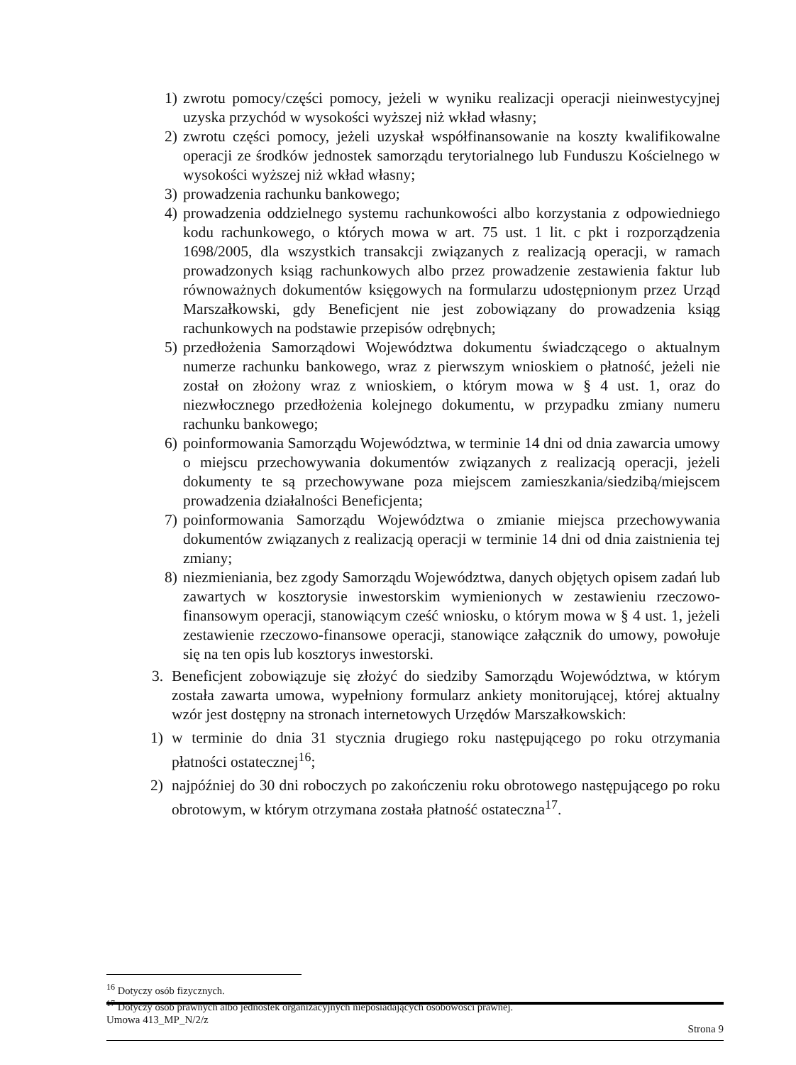1) zwrotu pomocy/części pomocy, jeżeli w wyniku realizacji operacji nieinwestycyjnej uzyska przychód w wysokości wyższej niż wkład własny;
2) zwrotu części pomocy, jeżeli uzyskał współfinansowanie na koszty kwalifikowalne operacji ze środków jednostek samorządu terytorialnego lub Funduszu Kościelnego w wysokości wyższej niż wkład własny;
3) prowadzenia rachunku bankowego;
4) prowadzenia oddzielnego systemu rachunkowości albo korzystania z odpowiedniego kodu rachunkowego, o których mowa w art. 75 ust. 1 lit. c pkt i rozporządzenia 1698/2005, dla wszystkich transakcji związanych z realizacją operacji, w ramach prowadzonych ksiąg rachunkowych albo przez prowadzenie zestawienia faktur lub równoważnych dokumentów księgowych na formularzu udostępnionym przez Urząd Marszałkowski, gdy Beneficjent nie jest zobowiązany do prowadzenia ksiąg rachunkowych na podstawie przepisów odrębnych;
5) przedłożenia Samorządowi Województwa dokumentu świadczącego o aktualnym numerze rachunku bankowego, wraz z pierwszym wnioskiem o płatność, jeżeli nie został on złożony wraz z wnioskiem, o którym mowa w § 4 ust. 1, oraz do niezwłocznego przedłożenia kolejnego dokumentu, w przypadku zmiany numeru rachunku bankowego;
6) poinformowania Samorządu Województwa, w terminie 14 dni od dnia zawarcia umowy o miejscu przechowywania dokumentów związanych z realizacją operacji, jeżeli dokumenty te są przechowywane poza miejscem zamieszkania/siedzibą/miejscem prowadzenia działalności Beneficjenta;
7) poinformowania Samorządu Województwa o zmianie miejsca przechowywania dokumentów związanych z realizacją operacji w terminie 14 dni od dnia zaistnienia tej zmiany;
8) niezmieniania, bez zgody Samorządu Województwa, danych objętych opisem zadań lub zawartych w kosztorysie inwestorskim wymienionych w zestawieniu rzeczowo-finansowym operacji, stanowiącym cześć wniosku, o którym mowa w § 4 ust. 1, jeżeli zestawienie rzeczowo-finansowe operacji, stanowiące załącznik do umowy, powołuje się na ten opis lub kosztorys inwestorski.
3.
Beneficjent zobowiązuje się złożyć do siedziby Samorządu Województwa, w którym została zawarta umowa, wypełniony formularz ankiety monitorującej, której aktualny wzór jest dostępny na stronach internetowych Urzędów Marszałkowskich:
1)
w terminie do dnia 31 stycznia drugiego roku następującego po roku otrzymania płatności ostatecznej<sup>16</sup>;
2)
najpóźniej do 30 dni roboczych po zakończeniu roku obrotowego następującego po roku obrotowym, w którym otrzymana została płatność ostateczna<sup>17</sup>.
<sup>16</sup> Dotyczy osób fizycznych.
<sup>17</sup> Dotyczy osób prawnych albo jednostek organizacyjnych nieposiadających osobowości prawnej.
Umowa 413_MP_N/2/z Strona 9